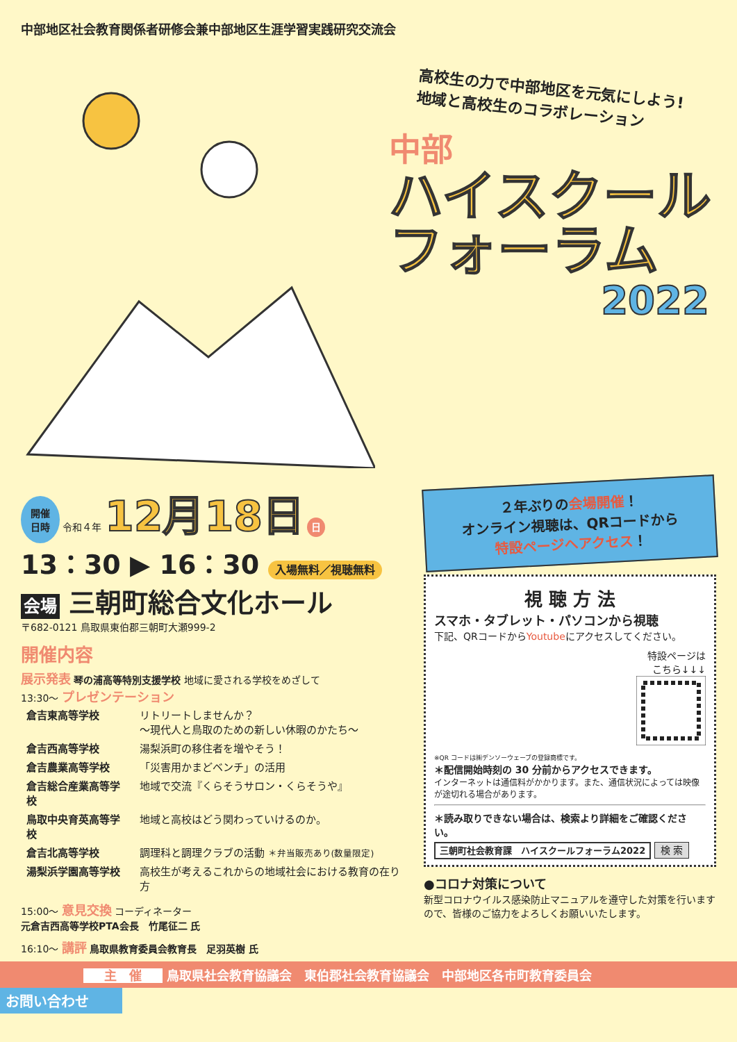中部地区社会教育関係者研修会兼中部地区生涯学習実践研究交流会
高校生の力で中部地区を元気にしよう!
地域と高校生のコラボレーション
中部
ハイスクール
フォーラム
2022
開催
日時 令和４年 12月18日 日
13：30 ▶ 16：30 入場無料／視聴無料
会場 三朝町総合文化ホール
〒682-0121 鳥取県東伯郡三朝町大瀬999-2
開催内容
展示発表 琴の浦高等特別支援学校 地域に愛される学校をめざして
13:30〜 プレゼンテーション
| 倉吉東高等学校 | リトリートしませんか？ 〜現代人と鳥取のための新しい休暇のかたち〜 |
| 倉吉西高等学校 | 湯梨浜町の移住者を増やそう！ |
| 倉吉農業高等学校 | 「災害用かまどベンチ」の活用 |
| 倉吉総合産業高等学校 | 地域で交流『くらそうサロン・くらそうや』 |
| 鳥取中央育英高等学校 | 地域と高校はどう関わっていけるのか。 |
| 倉吉北高等学校 | 調理科と調理クラブの活動 ＊弁当販売あり(数量限定) |
| 湯梨浜学園高等学校 | 高校生が考えるこれからの地域社会における教育の在り方 |
15:00〜 意見交換 コーディネーター
元倉吉西高等学校PTA会長　竹尾征二 氏
16:10〜 講評 鳥取県教育委員会教育長　足羽英樹 氏
２年ぶりの会場開催！
オンライン視聴は、QRコードから
特設ページへアクセス！
視 聴 方 法
スマホ・タブレット・パソコンから視聴
下記、QRコードからYoutubeにアクセスしてください。
特設ページは
こちら↓↓↓
※QR コードは㈱デンソーウェーブの登録商標です。
＊配信開始時刻の 30 分前からアクセスできます。
インターネットは通信料がかかります。また、通信状況によっては映像が途切れる場合があります。
＊読み取りできない場合は、検索より詳細をご確認ください。
三朝町社会教育課　ハイスクールフォーラム2022 検 索
●コロナ対策について
新型コロナウイルス感染防止マニュアルを遵守した対策を行いますので、皆様のご協力をよろしくお願いいたします。
主　催 鳥取県社会教育協議会　東伯郡社会教育協議会　中部地区各市町教育委員会
お問い合わせ